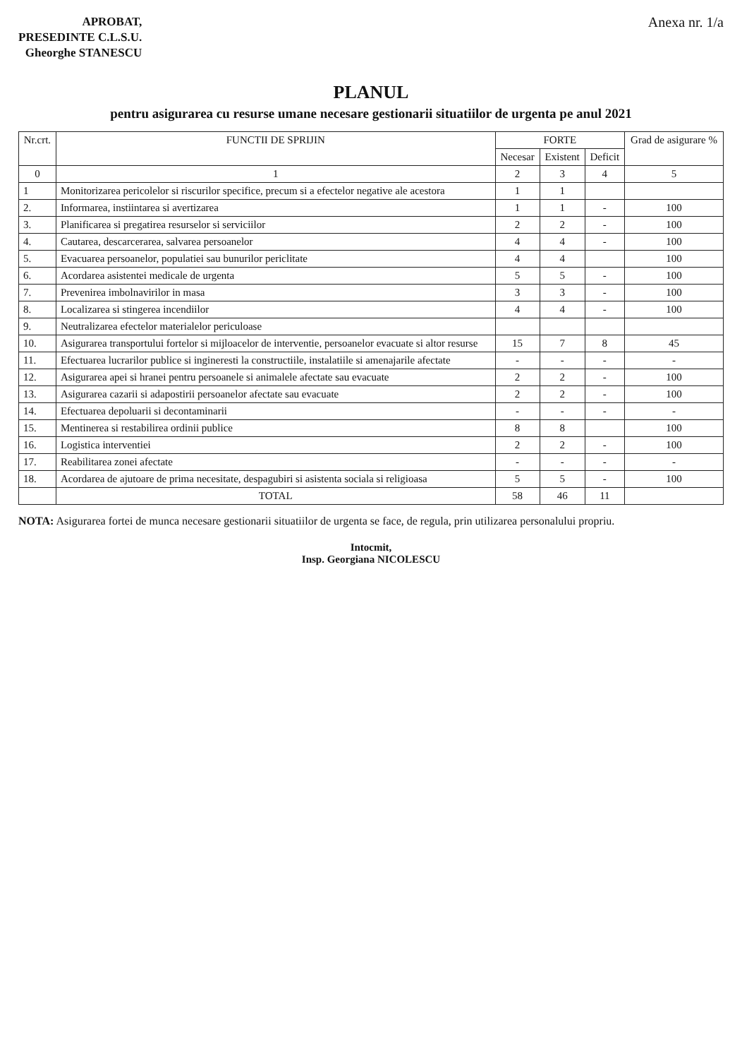APROBAT,
PRESEDINTE C.L.S.U.
Gheorghe STANESCU
Anexa nr. 1/a
PLANUL
pentru asigurarea cu resurse umane necesare gestionarii situatiilor de urgenta pe anul 2021
| Nr.crt. | FUNCTII DE SPRIJIN | FORTE | | | Grad de asigurare % |
| --- | --- | --- | --- | --- | --- |
| | | Necesar | Existent | Deficit | |
| 0 | 1 | 2 | 3 | 4 | 5 |
| 1 | Monitorizarea pericolelor si riscurilor specifice, precum si a efectelor negative ale acestora | 1 | 1 | | |
| 2. | Informarea, instiintarea si avertizarea | 1 | 1 | - | 100 |
| 3. | Planificarea si pregatirea resurselor si serviciilor | 2 | 2 | - | 100 |
| 4. | Cautarea, descarcerarea, salvarea persoanelor | 4 | 4 | - | 100 |
| 5. | Evacuarea persoanelor, populatiei sau bunurilor periclitate | 4 | 4 | | 100 |
| 6. | Acordarea asistentei medicale de urgenta | 5 | 5 | - | 100 |
| 7. | Prevenirea imbolnavirilor in masa | 3 | 3 | - | 100 |
| 8. | Localizarea si stingerea incendiilor | 4 | 4 | - | 100 |
| 9. | Neutralizarea efectelor materialelor periculoase | | | | |
| 10. | Asigurarea transportului fortelor si mijloacelor de interventie, persoanelor evacuate si altor resurse | 15 | 7 | 8 | 45 |
| 11. | Efectuarea lucrarilor publice si ingineresti la constructiile, instalatiile si amenajarile afectate | - | - | - | - |
| 12. | Asigurarea apei si hranei pentru persoanele si animalele afectate sau evacuate | 2 | 2 | - | 100 |
| 13. | Asigurarea cazarii si adapostirii persoanelor afectate sau evacuate | 2 | 2 | - | 100 |
| 14. | Efectuarea depoluarii si decontaminarii | - | - | - | - |
| 15. | Mentinerea si restabilirea ordinii publice | 8 | 8 | | 100 |
| 16. | Logistica interventiei | 2 | 2 | - | 100 |
| 17. | Reabilitarea zonei afectate | - | - | - | - |
| 18. | Acordarea de ajutoare de prima necesitate, despagubiri si asistenta sociala si religioasa | 5 | 5 | - | 100 |
| | TOTAL | 58 | 46 | 11 | |
NOTA: Asigurarea fortei de munca necesare gestionarii situatiilor de urgenta se face, de regula, prin utilizarea personalului propriu.
Intocmit,
Insp. Georgiana NICOLESCU